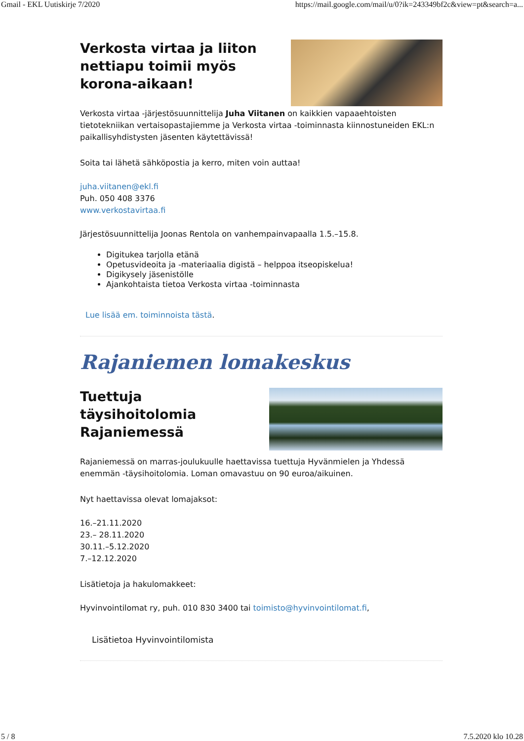Gmail - EKL Uutiskirje 7/2020 https://mail.google.com/mail/u/0?ik=243349bf2c&view=pt&search=a...
Verkosta virtaa ja liiton nettiapu toimii myös korona-aikaan!
Verkosta virtaa -järjestösuunnittelija Juha Viitanen on kaikkien vapaaehtoisten tietotekniikan vertaisopastajiemme ja Verkosta virtaa -toiminnasta kiinnostuneiden EKL:n paikallisyhdistysten jäsenten käytettävissä!
Soita tai lähetä sähköpostia ja kerro, miten voin auttaa!
juha.viitanen@ekl.fi
Puh. 050 408 3376
www.verkostavirtaa.fi
Järjestösuunnittelija Joonas Rentola on vanhempainvapaalla 1.5.–15.8.
Digitukea tarjolla etänä
Opetusvideoita ja -materiaalia digistä – helppoa itseopiskelua!
Digikysely jäsenistölle
Ajankohtaista tietoa Verkosta virtaa -toiminnasta
Lue lisää em. toiminnoista tästä.
Rajaniemen lomakeskus
Tuettuja täysihoitolomia Rajaniemessä
Rajaniemessä on marras-joulukuulle haettavissa tuettuja Hyvänmielen ja Yhdessä enemmän -täysihoitolomia. Loman omavastuu on 90 euroa/aikuinen.
Nyt haettavissa olevat lomajaksot:
16.–21.11.2020
23.– 28.11.2020
30.11.–5.12.2020
7.–12.12.2020
Lisätietoja ja hakulomakkeet:
Hyvinvointilomat ry, puh. 010 830 3400 tai toimisto@hyvinvointilomat.fi,
Lisätietoa Hyvinvointilomista
5 / 8 7.5.2020 klo 10.28